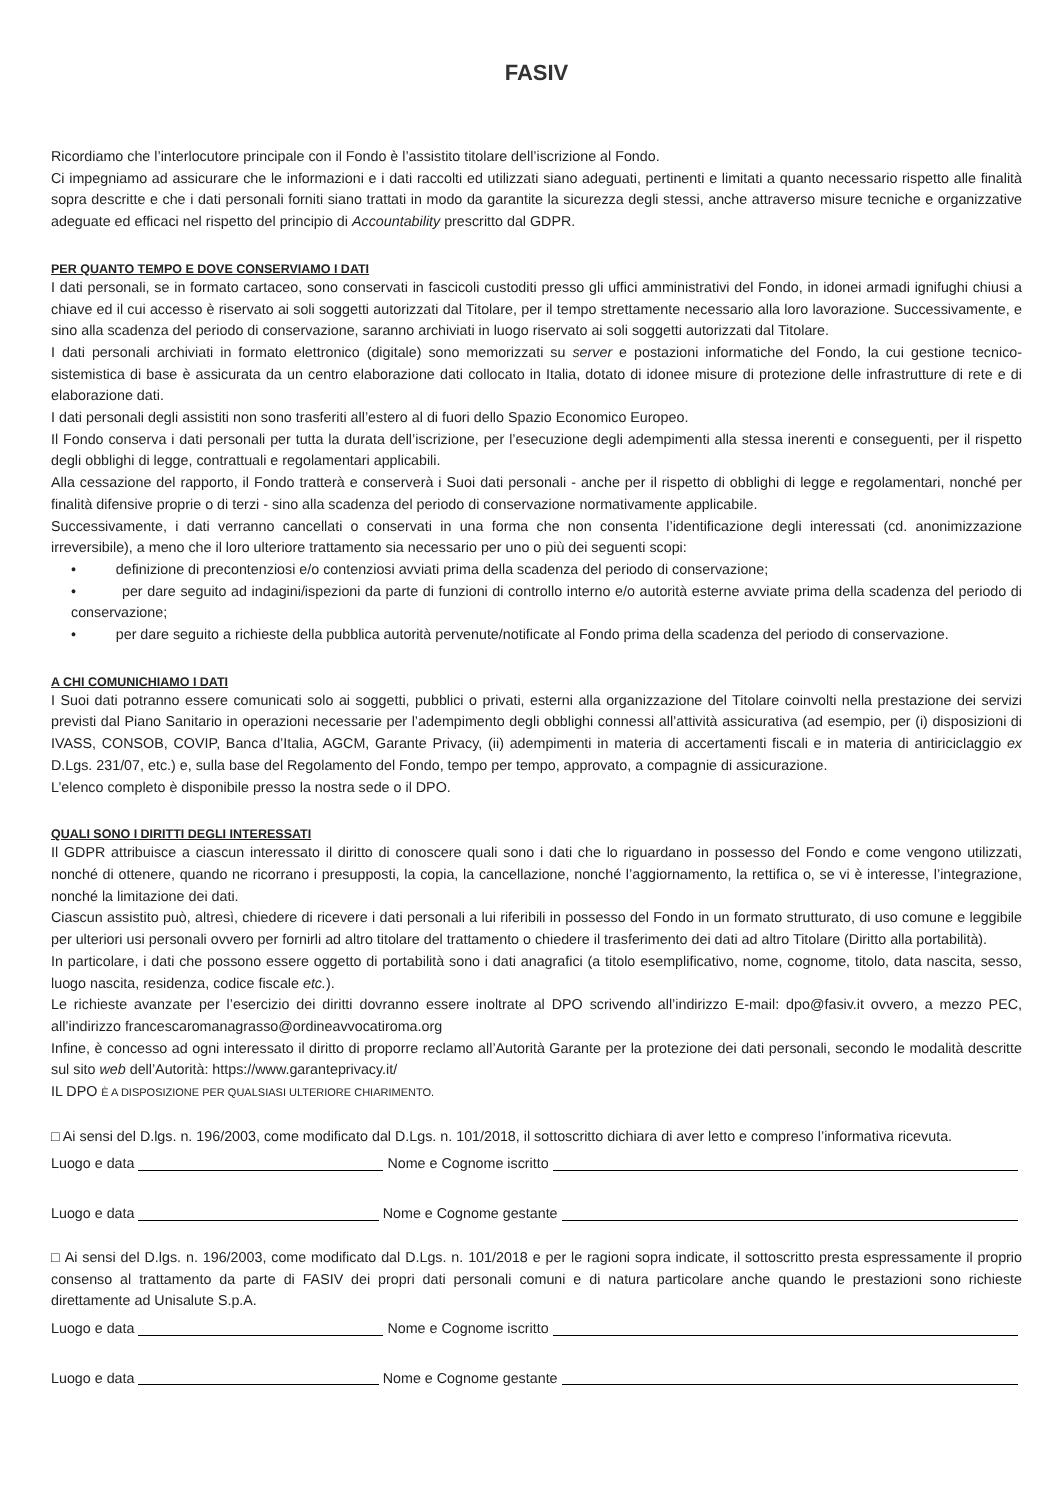FASIV
Ricordiamo che l’interlocutore principale con il Fondo è l’assistito titolare dell’iscrizione al Fondo.
Ci impegniamo ad assicurare che le informazioni e i dati raccolti ed utilizzati siano adeguati, pertinenti e limitati a quanto necessario rispetto alle finalità sopra descritte e che i dati personali forniti siano trattati in modo da garantite la sicurezza degli stessi, anche attraverso misure tecniche e organizzative adeguate ed efficaci nel rispetto del principio di Accountability prescritto dal GDPR.
PER QUANTO TEMPO E DOVE CONSERVIAMO I DATI
I dati personali, se in formato cartaceo, sono conservati in fascicoli custoditi presso gli uffici amministrativi del Fondo, in idonei armadi ignifughi chiusi a chiave ed il cui accesso è riservato ai soli soggetti autorizzati dal Titolare, per il tempo strettamente necessario alla loro lavorazione. Successivamente, e sino alla scadenza del periodo di conservazione, saranno archiviati in luogo riservato ai soli soggetti autorizzati dal Titolare.
I dati personali archiviati in formato elettronico (digitale) sono memorizzati su server e postazioni informatiche del Fondo, la cui gestione tecnico-sistemistica di base è assicurata da un centro elaborazione dati collocato in Italia, dotato di idonee misure di protezione delle infrastrutture di rete e di elaborazione dati.
I dati personali degli assistiti non sono trasferiti all’estero al di fuori dello Spazio Economico Europeo.
Il Fondo conserva i dati personali per tutta la durata dell’iscrizione, per l’esecuzione degli adempimenti alla stessa inerenti e conseguenti, per il rispetto degli obblighi di legge, contrattuali e regolamentari applicabili.
Alla cessazione del rapporto, il Fondo tratterà e conserverà i Suoi dati personali - anche per il rispetto di obblighi di legge e regolamentari, nonché per finalità difensive proprie o di terzi - sino alla scadenza del periodo di conservazione normativamente applicabile.
Successivamente, i dati verranno cancellati o conservati in una forma che non consenta l’identificazione degli interessati (cd. anonimizzazione irreversibile), a meno che il loro ulteriore trattamento sia necessario per uno o più dei seguenti scopi:
• definizione di precontenziosi e/o contenziosi avviati prima della scadenza del periodo di conservazione;
• per dare seguito ad indagini/ispezioni da parte di funzioni di controllo interno e/o autorità esterne avviate prima della scadenza del periodo di conservazione;
• per dare seguito a richieste della pubblica autorità pervenute/notificate al Fondo prima della scadenza del periodo di conservazione.
A CHI COMUNICHIAMO I DATI
I Suoi dati potranno essere comunicati solo ai soggetti, pubblici o privati, esterni alla organizzazione del Titolare coinvolti nella prestazione dei servizi previsti dal Piano Sanitario in operazioni necessarie per l’adempimento degli obblighi connessi all’attività assicurativa (ad esempio, per (i) disposizioni di IVASS, CONSOB, COVIP, Banca d’Italia, AGCM, Garante Privacy, (ii) adempimenti in materia di accertamenti fiscali e in materia di antiriciclaggio ex D.Lgs. 231/07, etc.) e, sulla base del Regolamento del Fondo, tempo per tempo, approvato, a compagnie di assicurazione.
L’elenco completo è disponibile presso la nostra sede o il DPO.
QUALI SONO I DIRITTI DEGLI INTERESSATI
Il GDPR attribuisce a ciascun interessato il diritto di conoscere quali sono i dati che lo riguardano in possesso del Fondo e come vengono utilizzati, nonché di ottenere, quando ne ricorrano i presupposti, la copia, la cancellazione, nonché l’aggiornamento, la rettifica o, se vi è interesse, l’integrazione, nonché la limitazione dei dati.
Ciascun assistito può, altresì, chiedere di ricevere i dati personali a lui riferibili in possesso del Fondo in un formato strutturato, di uso comune e leggibile per ulteriori usi personali ovvero per fornirli ad altro titolare del trattamento o chiedere il trasferimento dei dati ad altro Titolare (Diritto alla portabilità).
In particolare, i dati che possono essere oggetto di portabilità sono i dati anagrafici (a titolo esemplificativo, nome, cognome, titolo, data nascita, sesso, luogo nascita, residenza, codice fiscale etc.).
Le richieste avanzate per l’esercizio dei diritti dovranno essere inoltrate al DPO scrivendo all’indirizzo E-mail: dpo@fasiv.it ovvero, a mezzo PEC, all’indirizzo francescaromanagrasso@ordineavvocatiroma.org
Infine, è concesso ad ogni interessato il diritto di proporre reclamo all’Autorità Garante per la protezione dei dati personali, secondo le modalità descritte sul sito web dell’Autorità: https://www.garanteprivacy.it/
IL DPO È A DISPOSIZIONE PER QUALSIASI ULTERIORE CHIARIMENTO.
□ Ai sensi del D.lgs. n. 196/2003, come modificato dal D.Lgs. n. 101/2018, il sottoscritto dichiara di aver letto e compreso l’informativa ricevuta.
Luogo e data Nome e Cognome iscritto
Luogo e data Nome e Cognome gestante
□ Ai sensi del D.lgs. n. 196/2003, come modificato dal D.Lgs. n. 101/2018 e per le ragioni sopra indicate, il sottoscritto presta espressamente il proprio consenso al trattamento da parte di FASIV dei propri dati personali comuni e di natura particolare anche quando le prestazioni sono richieste direttamente ad Unisalute S.p.A.
Luogo e data Nome e Cognome iscritto
Luogo e data Nome e Cognome gestante